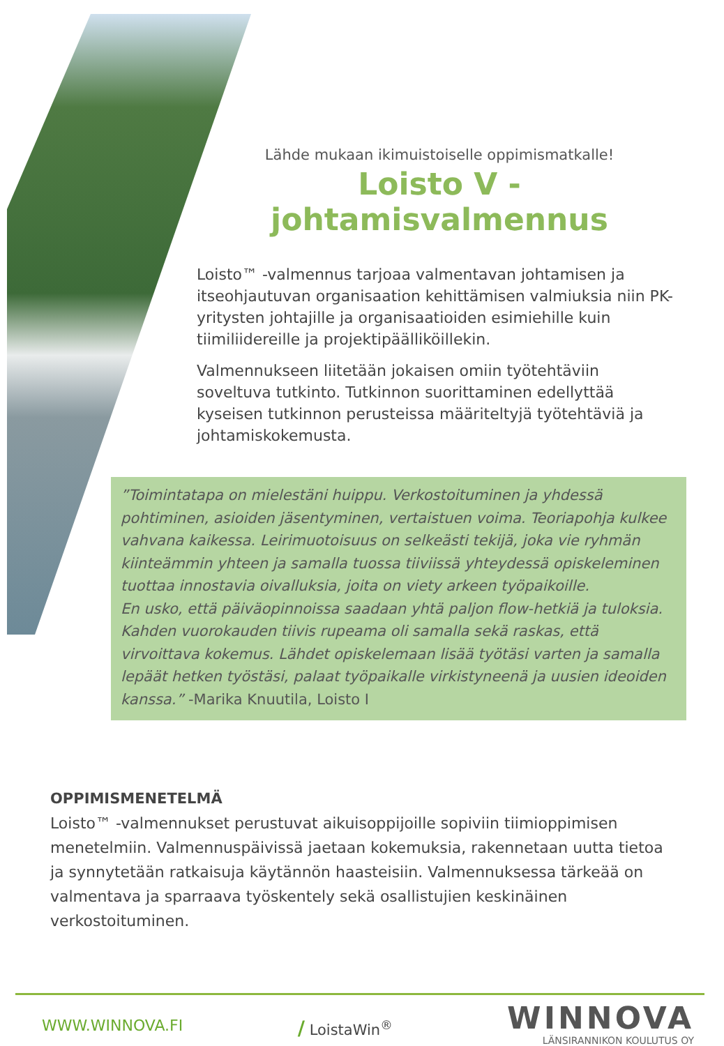Lähde mukaan ikimuistoiselle oppimismatkalle!
Loisto V -johtamisvalmennus
Loisto™ -valmennus tarjoaa valmentavan johtamisen ja itseohjautuvan organisaation kehittämisen valmiuksia niin PK-yritysten johtajille ja organisaatioiden esimiehille kuin tiimiliidereille ja projektipäälliköillekin.
Valmennukseen liitetään jokaisen omiin työtehtäviin soveltuva tutkinto. Tutkinnon suorittaminen edellyttää kyseisen tutkinnon perusteissa määriteltyjä työtehtäviä ja johtamiskokemusta.
”Toimintatapa on mielestäni huippu. Verkostoituminen ja yhdessä pohtiminen, asioiden jäsentyminen, vertaistuen voima. Teoriapohja kulkee vahvana kaikessa. Leirimuotoisuus on selkeästi tekijä, joka vie ryhmän kiinteämmin yhteen ja samalla tuossa tiiviissä yhteydessä opiskeleminen tuottaa innostavia oivalluksia, joita on viety arkeen työpaikoille.
En usko, että päiväopinnoissa saadaan yhtä paljon flow-hetkiä ja tuloksia. Kahden vuorokauden tiivis rupeama oli samalla sekä raskas, että virvoittava kokemus. Lähdet opiskelemaan lisää työtäsi varten ja samalla lepäät hetken työstäsi, palaat työpaikalle virkistyneenä ja uusien ideoiden kanssa.” -Marika Knuutila, Loisto I
OPPIMISMENETELMÄ
Loisto™ -valmennukset perustuvat aikuisoppijoille sopiviin tiimioppimisen menetelmiin. Valmennuspäivissä jaetaan kokemuksia, rakennetaan uutta tietoa ja synnytetään ratkaisuja käytännön haasteisiin. Valmennuksessa tärkeää on valmentava ja sparraava työskentely sekä osallistujien keskinäinen verkostoituminen.
WWW.WINNOVA.FI
/ LoistaWin<sup>®</sup>
WINNOVA
LÄNSIRANNIKON KOULUTUS OY